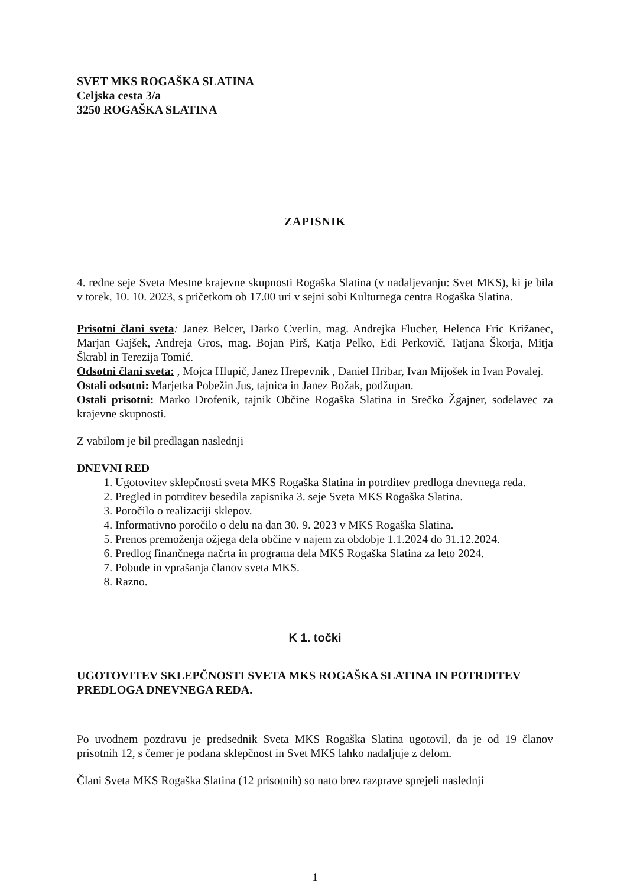SVET MKS ROGAŠKA SLATINA
Celjska cesta 3/a
3250 ROGAŠKA SLATINA
ZAPISNIK
4. redne seje Sveta Mestne krajevne skupnosti Rogaška Slatina (v nadaljevanju: Svet MKS), ki je bila v torek, 10. 10. 2023, s pričetkom ob 17.00 uri v sejni sobi Kulturnega centra Rogaška Slatina.
Prisotni člani sveta: Janez Belcer, Darko Cverlin, mag. Andrejka Flucher, Helenca Fric Križanec, Marjan Gajšek, Andreja Gros, mag. Bojan Pirš, Katja Pelko, Edi Perkovič, Tatjana Škorja, Mitja Škrabl in Terezija Tomić.
Odsotni člani sveta: , Mojca Hlupič, Janez Hrepevnik , Daniel Hribar, Ivan Mijošek in Ivan Povalej.
Ostali odsotni: Marjetka Pobežin Jus, tajnica in Janez Božak, podžupan.
Ostali prisotni: Marko Drofenik, tajnik Občine Rogaška Slatina in Srečko Žgajner, sodelavec za krajevne skupnosti.
Z vabilom je bil predlagan naslednji
DNEVNI RED
1. Ugotovitev sklepčnosti sveta MKS Rogaška Slatina in potrditev predloga dnevnega reda.
2. Pregled in potrditev besedila zapisnika 3. seje Sveta MKS Rogaška Slatina.
3. Poročilo o realizaciji sklepov.
4. Informativno poročilo o delu na dan 30. 9. 2023 v MKS Rogaška Slatina.
5. Prenos premoženja ožjega dela občine v najem za obdobje 1.1.2024 do 31.12.2024.
6. Predlog finančnega načrta in programa dela MKS Rogaška Slatina za leto 2024.
7. Pobude in vprašanja članov sveta MKS.
8. Razno.
K 1. točki
UGOTOVITEV SKLEPČNOSTI SVETA MKS ROGAŠKA SLATINA IN POTRDITEV PREDLOGA DNEVNEGA REDA.
Po uvodnem pozdravu je predsednik Sveta MKS Rogaška Slatina ugotovil, da je od 19 članov prisotnih 12, s čemer je podana sklepčnost in Svet MKS lahko nadaljuje z delom.
Člani Sveta MKS Rogaška Slatina (12 prisotnih) so nato brez razprave sprejeli naslednji
1